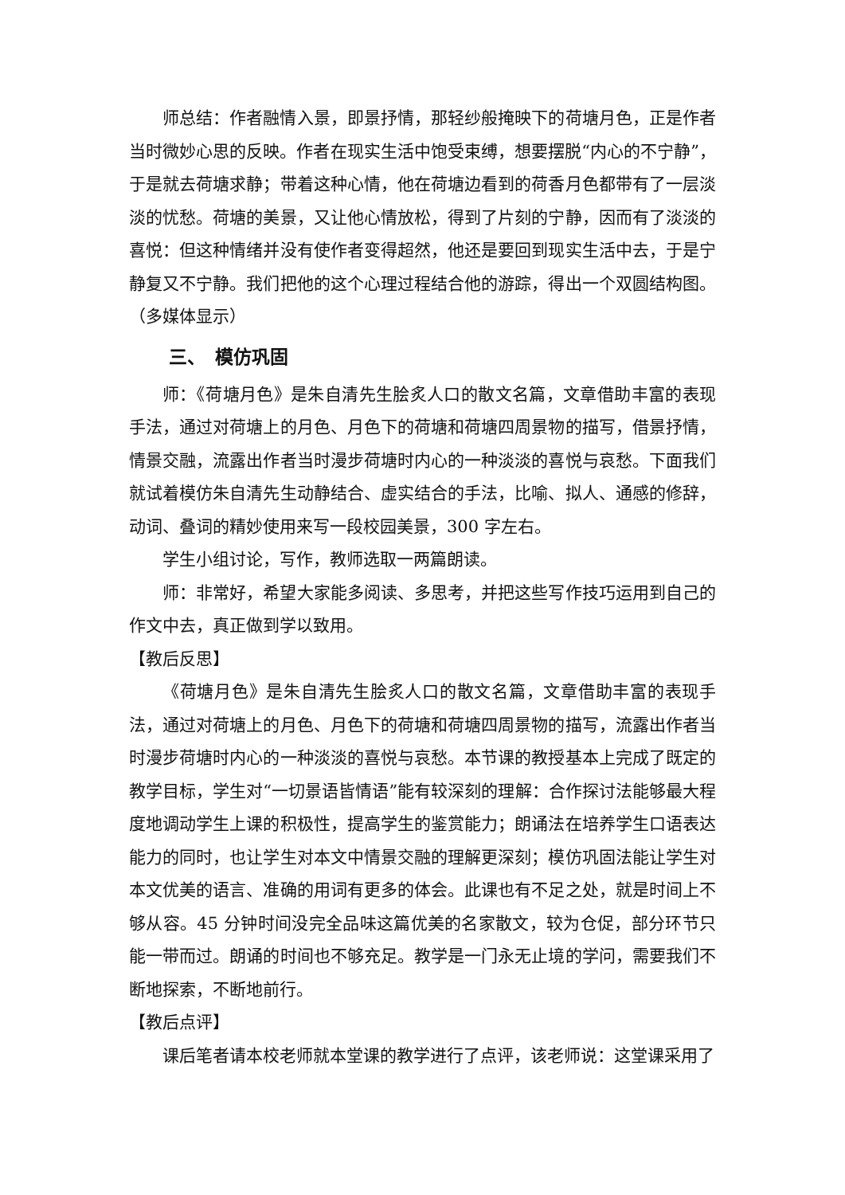师总结：作者融情入景，即景抒情，那轻纱般掩映下的荷塘月色，正是作者当时微妙心思的反映。作者在现实生活中饱受束缚，想要摆脱“内心的不宁静”，于是就去荷塘求静；带着这种心情，他在荷塘边看到的荷香月色都带有了一层淡淡的忧愁。荷塘的美景，又让他心情放松，得到了片刻的宁静，因而有了淡淡的喜悦：但这种情绪并没有使作者变得超然，他还是要回到现实生活中去，于是宁静复又不宁静。我们把他的这个心理过程结合他的游踪，得出一个双圆结构图。（多媒体显示）
三、　模仿巩固
师：《荷塘月色》是朱自清先生脍炙人口的散文名篇，文章借助丰富的表现手法，通过对荷塘上的月色、月色下的荷塘和荷塘四周景物的描写，借景抒情，情景交融，流露出作者当时漫步荷塘时内心的一种淡淡的喜悦与哀愁。下面我们就试着模仿朱自清先生动静结合、虚实结合的手法，比喻、拟人、通感的修辞，动词、叠词的精妙使用来写一段校园美景，300 字左右。
学生小组讨论，写作，教师选取一两篇朗读。
师：非常好，希望大家能多阅读、多思考，并把这些写作技巧运用到自己的作文中去，真正做到学以致用。
【教后反思】
《荷塘月色》是朱自清先生脍炙人口的散文名篇，文章借助丰富的表现手法，通过对荷塘上的月色、月色下的荷塘和荷塘四周景物的描写，流露出作者当时漫步荷塘时内心的一种淡淡的喜悦与哀愁。本节课的教授基本上完成了既定的教学目标，学生对“一切景语皆情语”能有较深刻的理解：合作探讨法能够最大程度地调动学生上课的积极性，提高学生的鉴赏能力；朗诵法在培养学生口语表达能力的同时，也让学生对本文中情景交融的理解更深刻；模仿巩固法能让学生对本文优美的语言、准确的用词有更多的体会。此课也有不足之处，就是时间上不够从容。45 分钟时间没完全品味这篇优美的名家散文，较为仓促，部分环节只能一带而过。朗诵的时间也不够充足。教学是一门永无止境的学问，需要我们不断地探索，不断地前行。
【教后点评】
课后笔者请本校老师就本堂课的教学进行了点评，该老师说：这堂课采用了